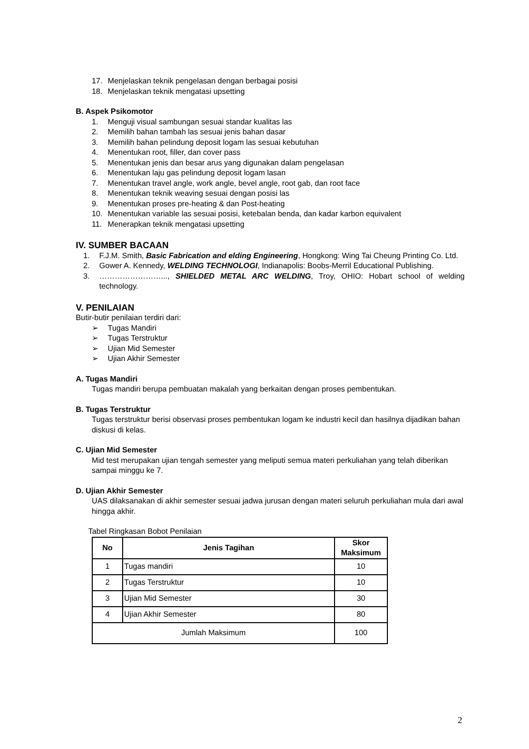17. Menjelaskan teknik pengelasan dengan berbagai posisi
18. Menjelaskan teknik mengatasi upsetting
B. Aspek Psikomotor
1. Menguji visual sambungan sesuai standar kualitas las
2. Memilih bahan tambah las sesuai jenis bahan dasar
3. Memilih bahan pelindung deposit logam las sesuai kebutuhan
4. Menentukan root, filler, dan cover pass
5. Menentukan jenis dan besar arus yang digunakan dalam pengelasan
6. Menentukan laju gas pelindung deposit logam lasan
7. Menentukan travel angle, work angle, bevel angle, root gab, dan root face
8. Menentukan teknik weaving sesuai dengan posisi las
9. Menentukan proses pre-heating & dan Post-heating
10. Menentukan variable las sesuai posisi, ketebalan benda, dan kadar karbon equivalent
11. Menerapkan teknik mengatasi upsetting
IV. SUMBER BACAAN
1. F.J.M. Smith, Basic Fabrication and elding Engineering, Hongkong: Wing Tai Cheung Printing Co. Ltd.
2. Gower A. Kennedy, WELDING TECHNOLOGI, Indianapolis: Boobs-Merril Educational Publishing.
3. ……………………..., SHIELDED METAL ARC WELDING, Troy, OHIO: Hobart school of welding technology.
V. PENILAIAN
Butir-butir penilaian terdiri dari:
➢ Tugas Mandiri
➢ Tugas Terstruktur
➢ Ujian Mid Semester
➢ Ujian Akhir Semester
A. Tugas Mandiri
Tugas mandiri berupa pembuatan makalah yang berkaitan dengan proses pembentukan.
B. Tugas Terstruktur
Tugas terstruktur berisi observasi proses pembentukan logam ke industri kecil dan hasilnya dijadikan bahan diskusi di kelas.
C. Ujian Mid Semester
Mid test merupakan ujian tengah semester yang meliputi semua materi perkuliahan yang telah diberikan sampai minggu ke 7.
D. Ujian Akhir Semester
UAS dilaksanakan di akhir semester sesuai jadwa jurusan dengan materi seluruh perkuliahan mula dari awal hingga akhir.
Tabel Ringkasan Bobot Penilaian
| No | Jenis Tagihan | Skor Maksimum |
| --- | --- | --- |
| 1 | Tugas mandiri | 10 |
| 2 | Tugas Terstruktur | 10 |
| 3 | Ujian Mid Semester | 30 |
| 4 | Ujian Akhir Semester | 80 |
| Jumlah Maksimum | | 100 |
2